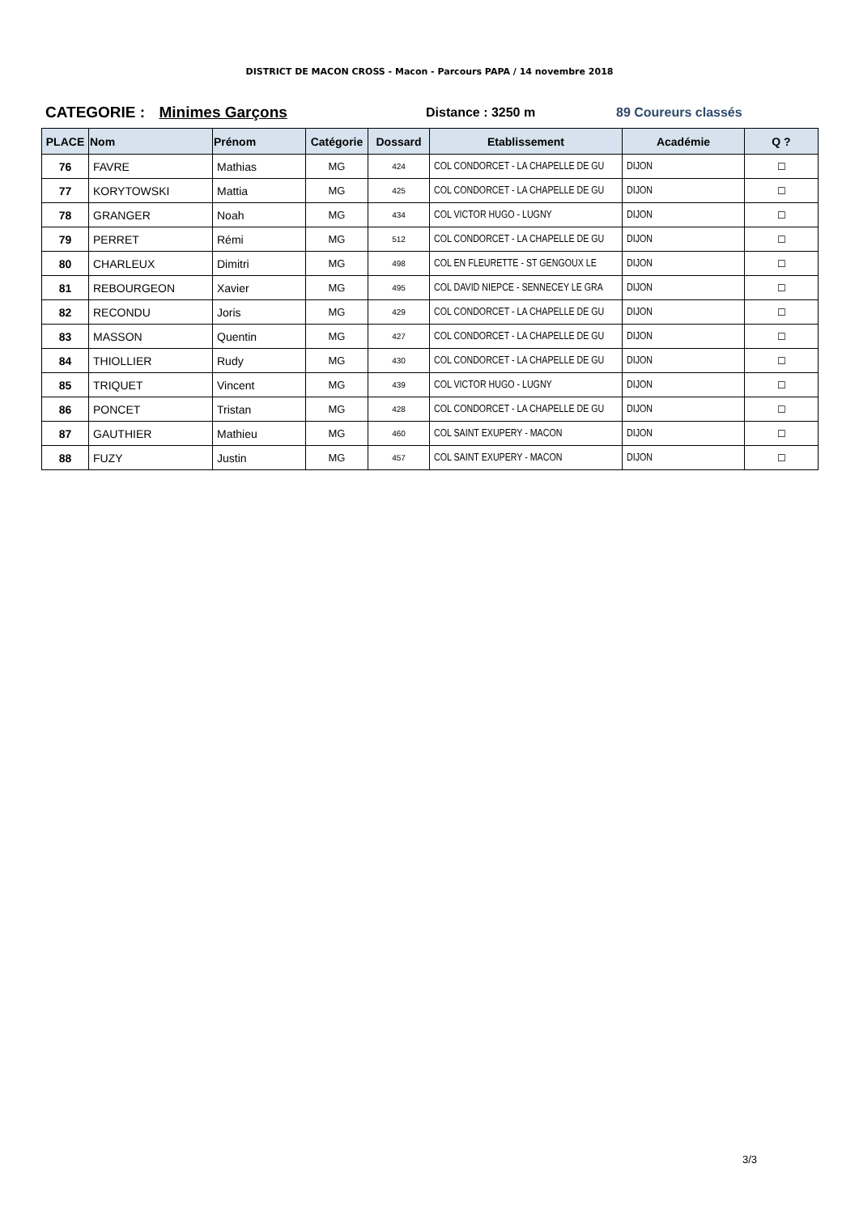DISTRICT DE MACON CROSS - Macon - Parcours PAPA / 14 novembre 2018
CATEGORIE : Minimes Garçons
Distance : 3250 m 89 Coureurs classés
| PLACE | Nom | Prénom | Catégorie | Dossard | Etablissement | Académie | Q ? |
| --- | --- | --- | --- | --- | --- | --- | --- |
| 76 | FAVRE | Mathias | MG | 424 | COL CONDORCET - LA CHAPELLE DE GU | DIJON | ☐ |
| 77 | KORYTOWSKI | Mattia | MG | 425 | COL CONDORCET - LA CHAPELLE DE GU | DIJON | ☐ |
| 78 | GRANGER | Noah | MG | 434 | COL VICTOR HUGO - LUGNY | DIJON | ☐ |
| 79 | PERRET | Rémi | MG | 512 | COL CONDORCET - LA CHAPELLE DE GU | DIJON | ☐ |
| 80 | CHARLEUX | Dimitri | MG | 498 | COL EN FLEURETTE - ST GENGOUX LE | DIJON | ☐ |
| 81 | REBOURGEON | Xavier | MG | 495 | COL DAVID NIEPCE - SENNECEY LE GRA | DIJON | ☐ |
| 82 | RECONDU | Joris | MG | 429 | COL CONDORCET - LA CHAPELLE DE GU | DIJON | ☐ |
| 83 | MASSON | Quentin | MG | 427 | COL CONDORCET - LA CHAPELLE DE GU | DIJON | ☐ |
| 84 | THIOLLIER | Rudy | MG | 430 | COL CONDORCET - LA CHAPELLE DE GU | DIJON | ☐ |
| 85 | TRIQUET | Vincent | MG | 439 | COL VICTOR HUGO - LUGNY | DIJON | ☐ |
| 86 | PONCET | Tristan | MG | 428 | COL CONDORCET - LA CHAPELLE DE GU | DIJON | ☐ |
| 87 | GAUTHIER | Mathieu | MG | 460 | COL SAINT EXUPERY - MACON | DIJON | ☐ |
| 88 | FUZY | Justin | MG | 457 | COL SAINT EXUPERY - MACON | DIJON | ☐ |
3/3